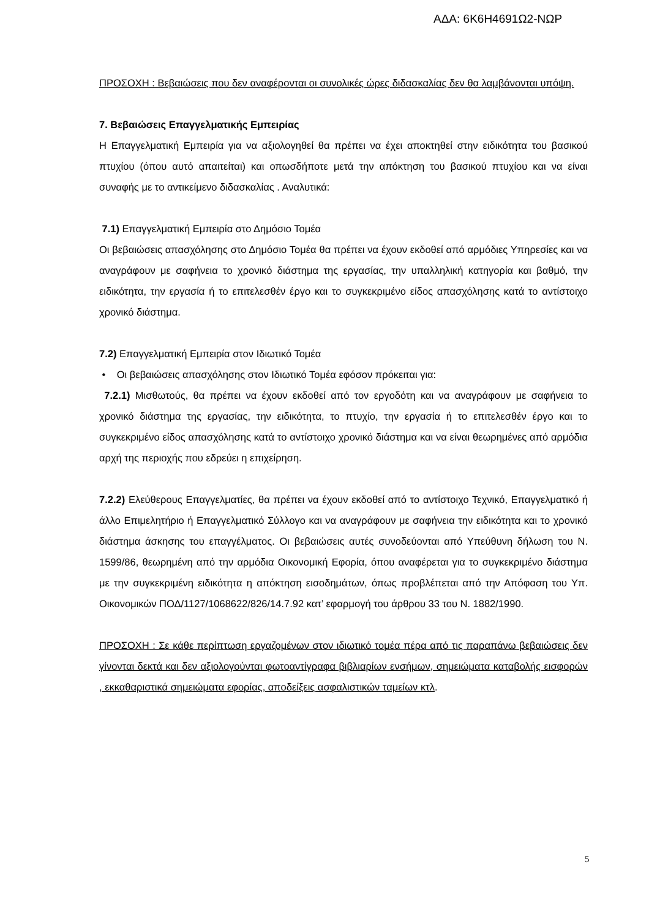ΑΔΑ: 6Κ6Η4691Ω2-ΝΩΡ
ΠΡΟΣΟΧΗ : Βεβαιώσεις που δεν αναφέρονται οι συνολικές ώρες διδασκαλίας δεν θα λαμβάνονται υπόψη.
7. Βεβαιώσεις Επαγγελματικής Εμπειρίας
Η Επαγγελματική Εμπειρία για να αξιολογηθεί θα πρέπει να έχει αποκτηθεί στην ειδικότητα του βασικού πτυχίου (όπου αυτό απαιτείται) και οπωσδήποτε μετά την απόκτηση του βασικού πτυχίου και να είναι συναφής με το αντικείμενο διδασκαλίας . Αναλυτικά:
7.1) Επαγγελματική Εμπειρία στο Δημόσιο Τομέα
Οι βεβαιώσεις απασχόλησης στο Δημόσιο Τομέα θα πρέπει να έχουν εκδοθεί από αρμόδιες Υπηρεσίες και να αναγράφουν με σαφήνεια το χρονικό διάστημα της εργασίας, την υπαλληλική κατηγορία και βαθμό, την ειδικότητα, την εργασία ή το επιτελεσθέν έργο και το συγκεκριμένο είδος απασχόλησης κατά το αντίστοιχο χρονικό διάστημα.
7.2) Επαγγελματική Εμπειρία στον Ιδιωτικό Τομέα
• Οι βεβαιώσεις απασχόλησης στον Ιδιωτικό Τομέα εφόσον πρόκειται για:
7.2.1) Μισθωτούς, θα πρέπει να έχουν εκδοθεί από τον εργοδότη και να αναγράφουν με σαφήνεια το χρονικό διάστημα της εργασίας, την ειδικότητα, το πτυχίο, την εργασία ή το επιτελεσθέν έργο και το συγκεκριμένο είδος απασχόλησης κατά το αντίστοιχο χρονικό διάστημα και να είναι θεωρημένες από αρμόδια αρχή της περιοχής που εδρεύει η επιχείρηση.
7.2.2) Ελεύθερους Επαγγελματίες, θα πρέπει να έχουν εκδοθεί από το αντίστοιχο Τεχνικό, Επαγγελματικό ή άλλο Επιμελητήριο ή Επαγγελματικό Σύλλογο και να αναγράφουν με σαφήνεια την ειδικότητα και το χρονικό διάστημα άσκησης του επαγγέλματος. Οι βεβαιώσεις αυτές συνοδεύονται από Υπεύθυνη δήλωση του Ν. 1599/86, θεωρημένη από την αρμόδια Οικονομική Εφορία, όπου αναφέρεται για το συγκεκριμένο διάστημα με την συγκεκριμένη ειδικότητα η απόκτηση εισοδημάτων, όπως προβλέπεται από την Απόφαση του Υπ. Οικονομικών ΠΟΔ/1127/1068622/826/14.7.92 κατ’ εφαρμογή του άρθρου 33 του Ν. 1882/1990.
ΠΡΟΣΟΧΗ : Σε κάθε περίπτωση εργαζομένων στον ιδιωτικό τομέα πέρα από τις παραπάνω βεβαιώσεις δεν γίνονται δεκτά και δεν αξιολογούνται φωτοαντίγραφα βιβλιαρίων ενσήμων, σημειώματα καταβολής εισφορών , εκκαθαριστικά σημειώματα εφορίας, αποδείξεις ασφαλιστικών ταμείων κτλ.
5